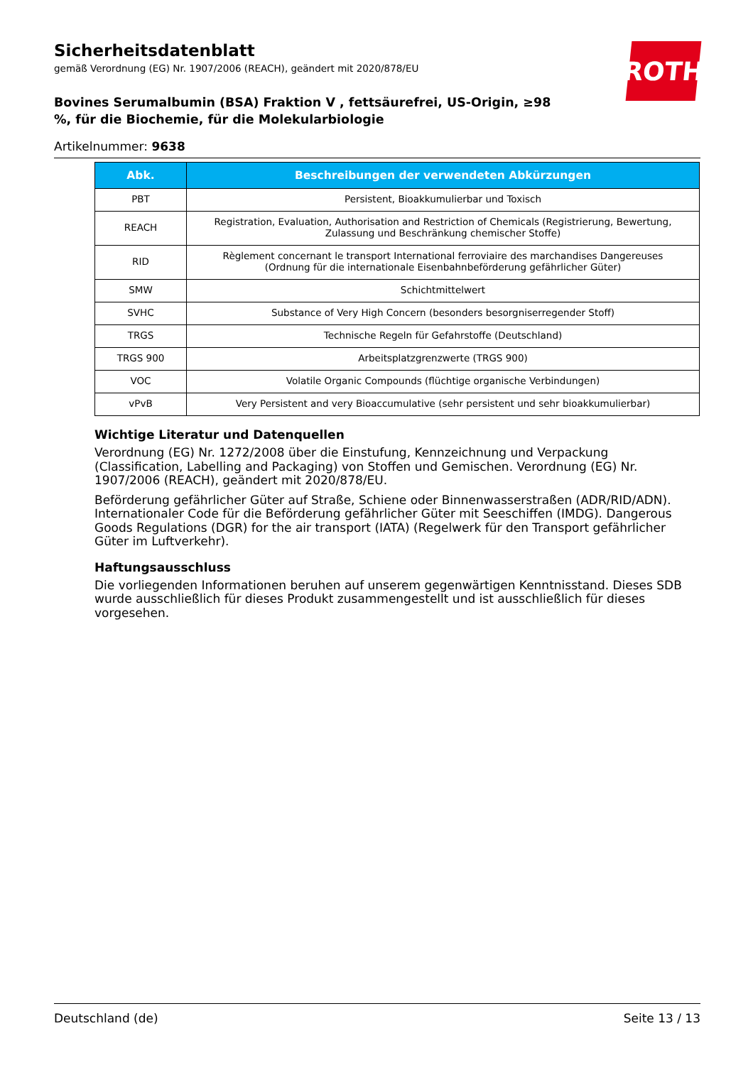Sicherheitsdatenblatt
gemäß Verordnung (EG) Nr. 1907/2006 (REACH), geändert mit 2020/878/EU
Bovines Serumalbumin (BSA) Fraktion V , fettsäurefrei, US-Origin, ≥98 %, für die Biochemie, für die Molekularbiologie
Artikelnummer: 9638
ROTH
| Abk. | Beschreibungen der verwendeten Abkürzungen |
| --- | --- |
| PBT | Persistent, Bioakkumulierbar und Toxisch |
| REACH | Registration, Evaluation, Authorisation and Restriction of Chemicals (Registrierung, Bewertung, Zulassung und Beschränkung chemischer Stoffe) |
| RID | Règlement concernant le transport International ferroviaire des marchandises Dangereuses (Ordnung für die internationale Eisenbahnbeförderung gefährlicher Güter) |
| SMW | Schichtmittelwert |
| SVHC | Substance of Very High Concern (besonders besorgniserregender Stoff) |
| TRGS | Technische Regeln für Gefahrstoffe (Deutschland) |
| TRGS 900 | Arbeitsplatzgrenzwerte (TRGS 900) |
| VOC | Volatile Organic Compounds (flüchtige organische Verbindungen) |
| vPvB | Very Persistent and very Bioaccumulative (sehr persistent und sehr bioakkumulierbar) |
Wichtige Literatur und Datenquellen
Verordnung (EG) Nr. 1272/2008 über die Einstufung, Kennzeichnung und Verpackung (Classification, Labelling and Packaging) von Stoffen und Gemischen. Verordnung (EG) Nr. 1907/2006 (REACH), geändert mit 2020/878/EU.
Beförderung gefährlicher Güter auf Straße, Schiene oder Binnenwasserstraßen (ADR/RID/ADN). Internationaler Code für die Beförderung gefährlicher Güter mit Seeschiffen (IMDG). Dangerous Goods Regulations (DGR) for the air transport (IATA) (Regelwerk für den Transport gefährlicher Güter im Luftverkehr).
Haftungsausschluss
Die vorliegenden Informationen beruhen auf unserem gegenwärtigen Kenntnisstand. Dieses SDB wurde ausschließlich für dieses Produkt zusammengestellt und ist ausschließlich für dieses vorgesehen.
Deutschland (de) Seite 13 / 13